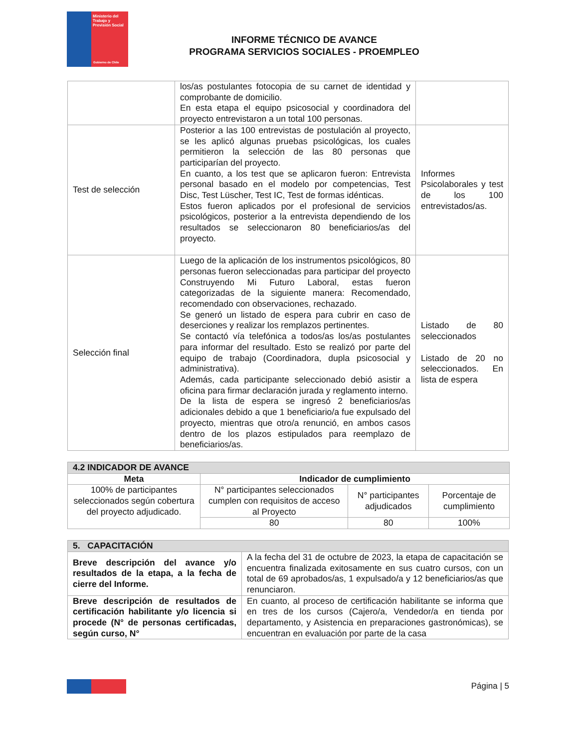Ministerio del Trabajo y Previsión Social
Gobierno de Chile
INFORME TÉCNICO DE AVANCE
PROGRAMA SERVICIOS SOCIALES - PROEMPLEO
| | los/as postulantes fotocopia de su carnet de identidad y comprobante de domicilio. En esta etapa el equipo psicosocial y coordinadora del proyecto entrevistaron a un total 100 personas. | |
| Test de selección | Posterior a las 100 entrevistas de postulación al proyecto, se les aplicó algunas pruebas psicológicas, los cuales permitieron la selección de las 80 personas que participarían del proyecto. En cuanto, a los test que se aplicaron fueron: Entrevista personal basado en el modelo por competencias, Test Disc, Test Lüscher, Test IC, Test de formas idénticas. Estos fueron aplicados por el profesional de servicios psicológicos, posterior a la entrevista dependiendo de los resultados se seleccionaron 80 beneficiarios/as del proyecto. | Informes Psicolaborales y test de los 100 entrevistados/as. |
| Selección final | Luego de la aplicación de los instrumentos psicológicos, 80 personas fueron seleccionadas para participar del proyecto Construyendo Mi Futuro Laboral, estas fueron categorizadas de la siguiente manera: Recomendado, recomendado con observaciones, rechazado. Se generó un listado de espera para cubrir en caso de deserciones y realizar los remplazos pertinentes. Se contactó vía telefónica a todos/as los/as postulantes para informar del resultado. Esto se realizó por parte del equipo de trabajo (Coordinadora, dupla psicosocial y administrativa). Además, cada participante seleccionado debió asistir a oficina para firmar declaración jurada y reglamento interno. De la lista de espera se ingresó 2 beneficiarios/as adicionales debido a que 1 beneficiario/a fue expulsado del proyecto, mientras que otro/a renunció, en ambos casos dentro de los plazos estipulados para reemplazo de beneficiarios/as. | Listado de 80 seleccionados Listado de 20 no seleccionados. En lista de espera |
| 4.2 INDICADOR DE AVANCE | | | |
| --- | --- | --- | --- |
| Meta | Indicador de cumplimiento | | |
| 100% de participantes seleccionados según cobertura del proyecto adjudicado. | N° participantes seleccionados cumplen con requisitos de acceso al Proyecto | N° participantes adjudicados | Porcentaje de cumplimiento |
| | 80 | 80 | 100% |
| 5. CAPACITACIÓN | |
| --- | --- |
| Breve descripción del avance y/o resultados de la etapa, a la fecha de cierre del Informe. | A la fecha del 31 de octubre de 2023, la etapa de capacitación se encuentra finalizada exitosamente en sus cuatro cursos, con un total de 69 aprobados/as, 1 expulsado/a y 12 beneficiarios/as que renunciaron. |
| Breve descripción de resultados de certificación habilitante y/o licencia si procede (N° de personas certificadas, según curso, N° | En cuanto, al proceso de certificación habilitante se informa que en tres de los cursos (Cajero/a, Vendedor/a en tienda por departamento, y Asistencia en preparaciones gastronómicas), se encuentran en evaluación por parte de la casa |
Página | 5